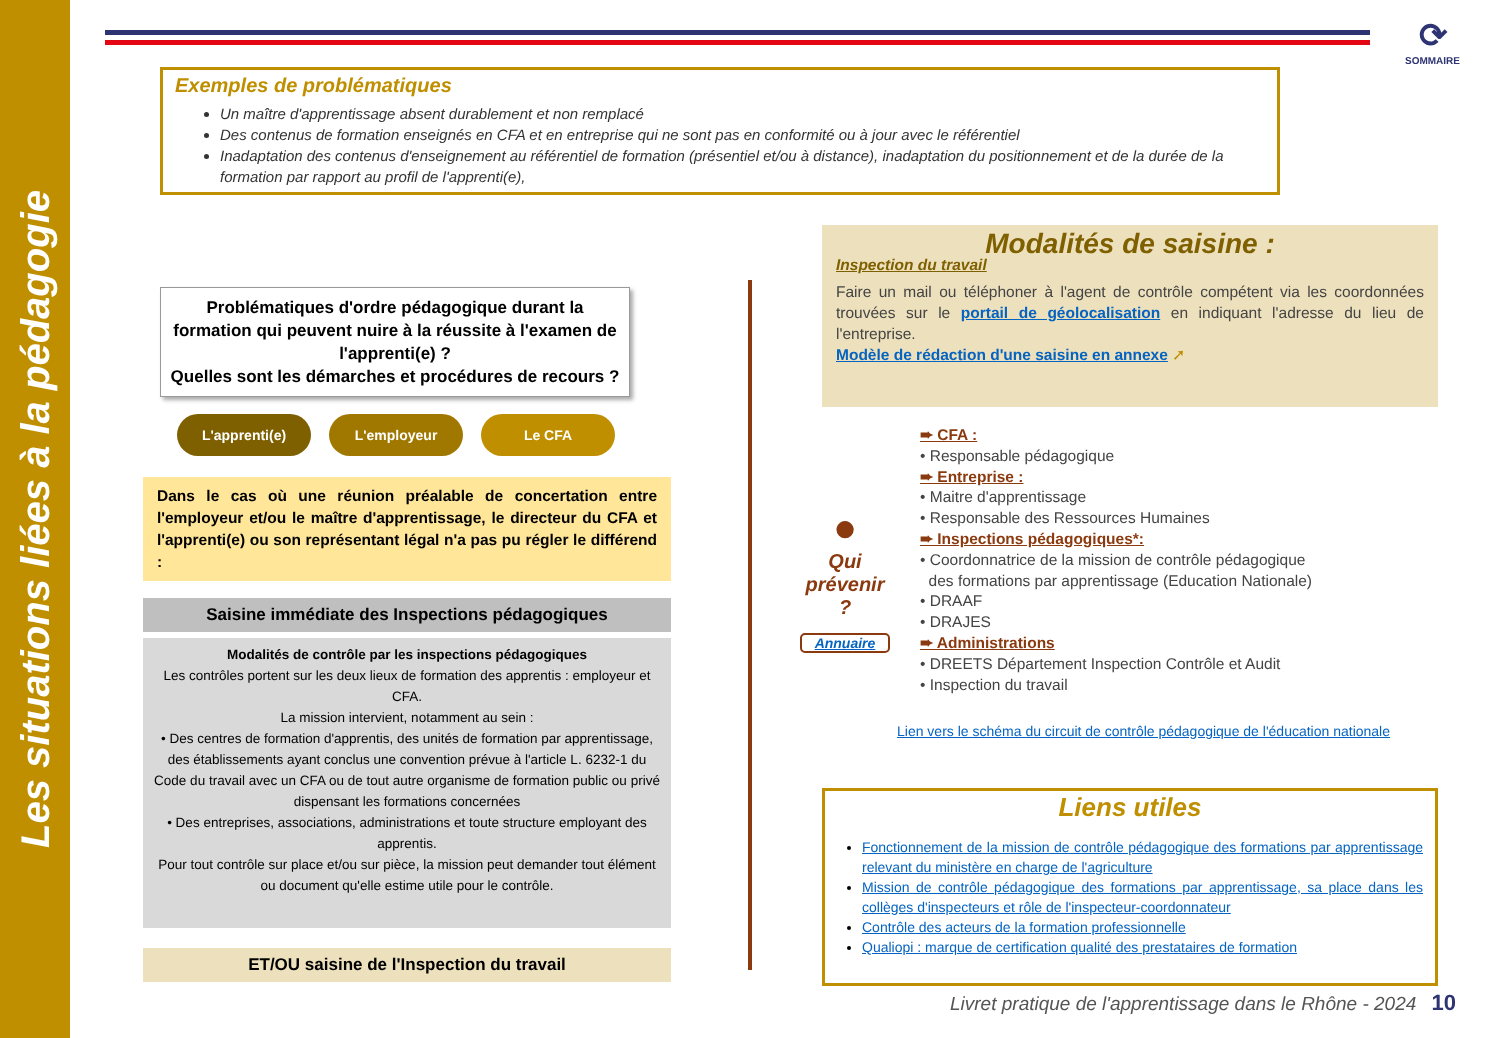Les situations liées à la pédagogie
⟳
SOMMAIRE
Exemples de problématiques
Un maître d'apprentissage absent durablement et non remplacé
Des contenus de formation enseignés en CFA et en entreprise qui ne sont pas en conformité ou à jour avec le référentiel
Inadaptation des contenus d'enseignement au référentiel de formation (présentiel et/ou à distance), inadaptation du positionnement et de la durée de la formation par rapport au profil de l'apprenti(e),
Problématiques d'ordre pédagogique durant la formation qui peuvent nuire à la réussite à l'examen de l'apprenti(e) ?
Quelles sont les démarches et procédures de recours ?
L'apprenti(e) L'employeur Le CFA
Dans le cas où une réunion préalable de concertation entre l'employeur et/ou le maître d'apprentissage, le directeur du CFA et l'apprenti(e) ou son représentant légal n'a pas pu régler le différend :
Saisine immédiate des Inspections pédagogiques
Modalités de contrôle par les inspections pédagogiques
Les contrôles portent sur les deux lieux de formation des apprentis : employeur et CFA.
La mission intervient, notamment au sein :
• Des centres de formation d'apprentis, des unités de formation par apprentissage, des établissements ayant conclus une convention prévue à l'article L. 6232-1 du Code du travail avec un CFA ou de tout autre organisme de formation public ou privé dispensant les formations concernées
• Des entreprises, associations, administrations et toute structure employant des apprentis.
Pour tout contrôle sur place et/ou sur pièce, la mission peut demander tout élément ou document qu'elle estime utile pour le contrôle.
ET/OU saisine de l'Inspection du travail
Modalités de saisine :
Inspection du travail
Faire un mail ou téléphoner à l'agent de contrôle compétent via les coordonnées trouvées sur le portail de géolocalisation en indiquant l'adresse du lieu de l'entreprise.
Modèle de rédaction d'une saisine en annexe ➚
●
Qui prévenir ?
Annuaire
➨ CFA :
• Responsable pédagogique
➨ Entreprise :
• Maitre d'apprentissage
• Responsable des Ressources Humaines
➨ Inspections pédagogiques*:
• Coordonnatrice de la mission de contrôle pédagogique
des formations par apprentissage (Education Nationale)
• DRAAF
• DRAJES
➨ Administrations
• DREETS Département Inspection Contrôle et Audit
• Inspection du travail
Lien vers le schéma du circuit de contrôle pédagogique de l'éducation nationale
Liens utiles
Fonctionnement de la mission de contrôle pédagogique des formations par apprentissage relevant du ministère en charge de l'agriculture
Mission de contrôle pédagogique des formations par apprentissage, sa place dans les collèges d'inspecteurs et rôle de l'inspecteur-coordonnateur
Contrôle des acteurs de la formation professionnelle
Qualiopi : marque de certification qualité des prestataires de formation
Livret pratique de l'apprentissage dans le Rhône - 2024 10